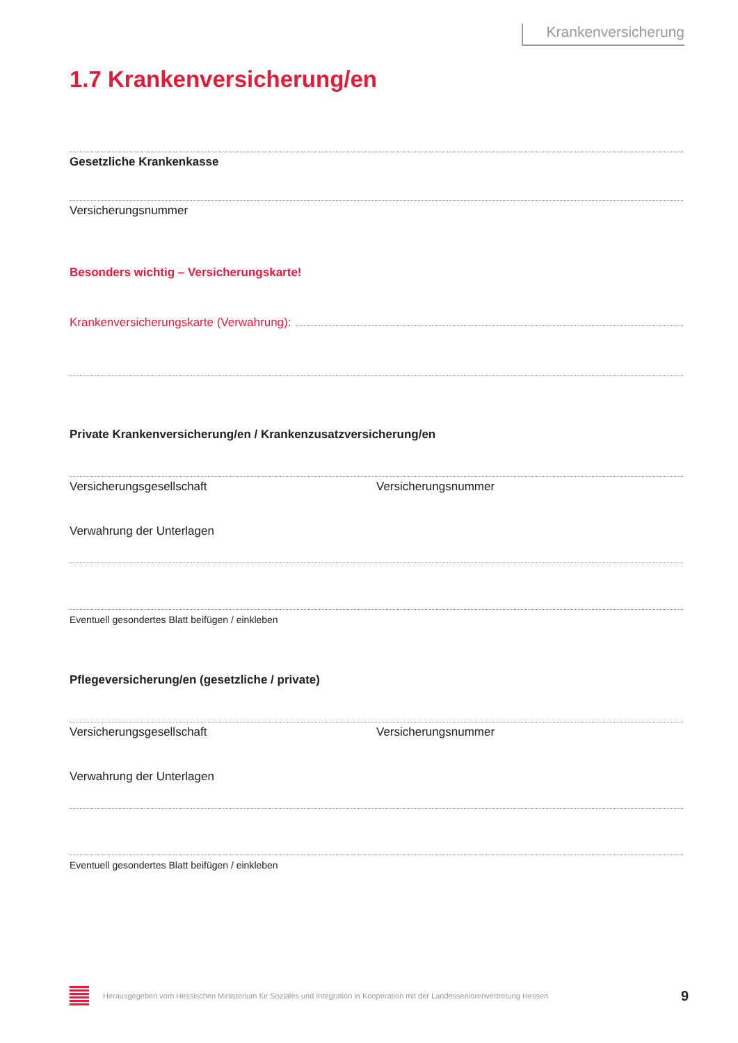Krankenversicherung
1.7 Krankenversicherung/en
Gesetzliche Krankenkasse
Versicherungsnummer
Besonders wichtig – Versicherungskarte!
Krankenversicherungskarte (Verwahrung):
Private Krankenversicherung/en / Krankenzusatzversicherung/en
Versicherungsgesellschaft Versicherungsnummer
Verwahrung der Unterlagen
Eventuell gesondertes Blatt beifügen / einkleben
Pflegeversicherung/en (gesetzliche / private)
Versicherungsgesellschaft Versicherungsnummer
Verwahrung der Unterlagen
Eventuell gesondertes Blatt beifügen / einkleben
Herausgegeben vom Hessischen Ministerium für Soziales und Integration in Kooperation mit der Landesseniorenvertretung Hessen 9